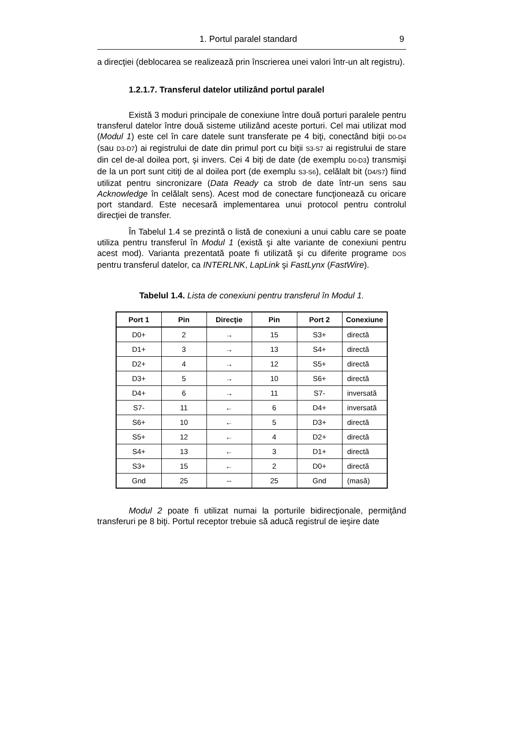1. Portul paralel standard 9
a direcţiei (deblocarea se realizează prin înscrierea unei valori într-un alt registru).
1.2.1.7. Transferul datelor utilizând portul paralel
Există 3 moduri principale de conexiune între două porturi paralele pentru transferul datelor între două sisteme utilizând aceste porturi. Cel mai utilizat mod (Modul 1) este cel în care datele sunt transferate pe 4 biţi, conectând biţii D0-D4 (sau D3-D7) ai registrului de date din primul port cu biţii S3-S7 ai registrului de stare din cel de-al doilea port, şi invers. Cei 4 biţi de date (de exemplu D0-D3) transmişi de la un port sunt citiţi de al doilea port (de exemplu S3-S6), celălalt bit (D4/S7) fiind utilizat pentru sincronizare (Data Ready ca strob de date într-un sens sau Acknowledge în celălalt sens). Acest mod de conectare funcţionează cu oricare port standard. Este necesară implementarea unui protocol pentru controlul direcţiei de transfer.
În Tabelul 1.4 se prezintă o listă de conexiuni a unui cablu care se poate utiliza pentru transferul în Modul 1 (există şi alte variante de conexiuni pentru acest mod). Varianta prezentată poate fi utilizată şi cu diferite programe DOS pentru transferul datelor, ca INTERLNK, LapLink şi FastLynx (FastWire).
Tabelul 1.4. Lista de conexiuni pentru transferul în Modul 1.
| Port 1 | Pin | Direcţie | Pin | Port 2 | Conexiune |
| --- | --- | --- | --- | --- | --- |
| D0+ | 2 | → | 15 | S3+ | directă |
| D1+ | 3 | → | 13 | S4+ | directă |
| D2+ | 4 | → | 12 | S5+ | directă |
| D3+ | 5 | → | 10 | S6+ | directă |
| D4+ | 6 | → | 11 | S7- | inversată |
| S7- | 11 | ← | 6 | D4+ | inversată |
| S6+ | 10 | ← | 5 | D3+ | directă |
| S5+ | 12 | ← | 4 | D2+ | directă |
| S4+ | 13 | ← | 3 | D1+ | directă |
| S3+ | 15 | ← | 2 | D0+ | directă |
| Gnd | 25 | -- | 25 | Gnd | (masă) |
Modul 2 poate fi utilizat numai la porturile bidirecţionale, permiţând transferuri pe 8 biţi. Portul receptor trebuie să aducă registrul de ieşire date